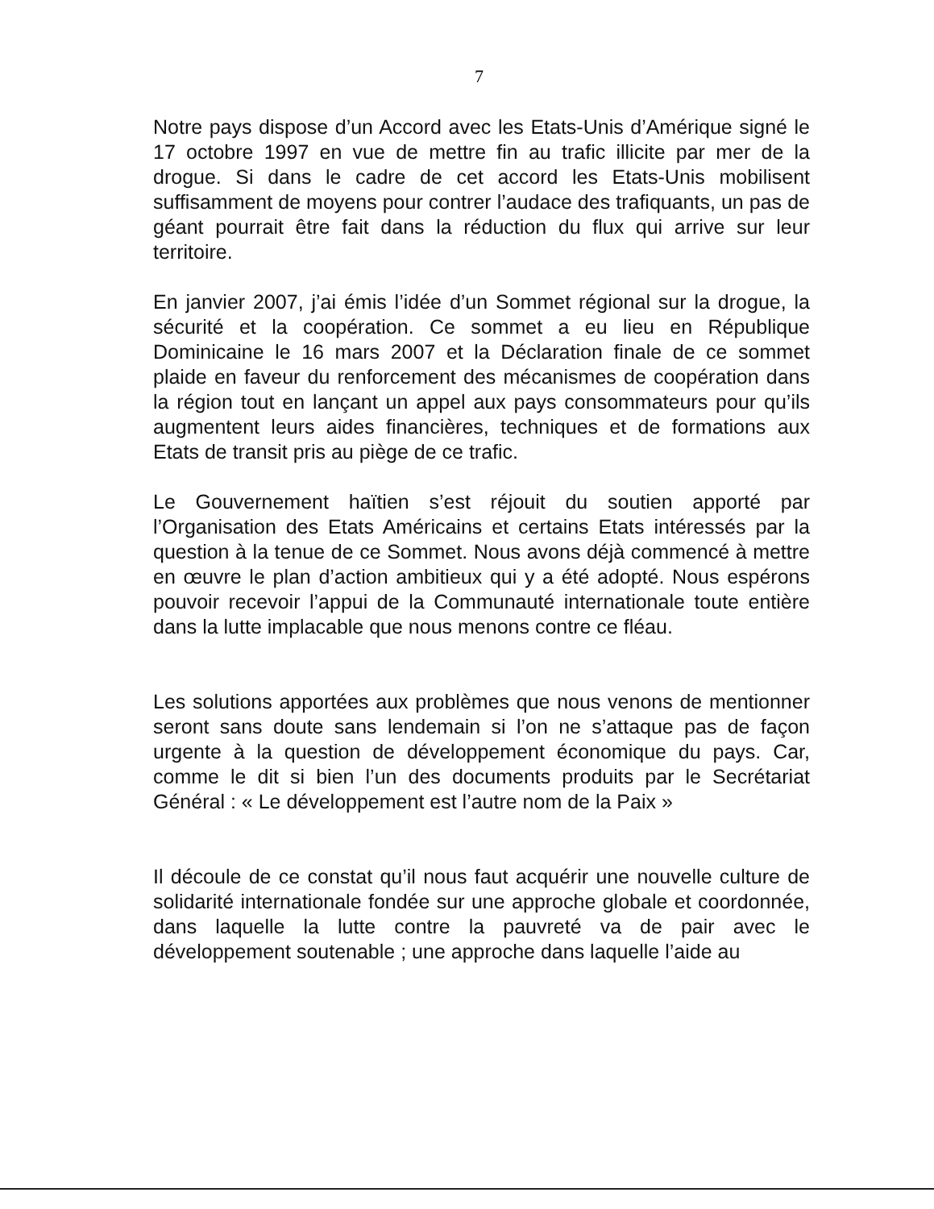7
Notre pays dispose d’un Accord avec les Etats-Unis d’Amérique signé le 17 octobre 1997 en vue de mettre fin au trafic illicite par mer de la drogue. Si dans le cadre de cet accord les Etats-Unis mobilisent suffisamment de moyens pour contrer l’audace des trafiquants, un pas de géant pourrait être fait dans la réduction du flux qui arrive sur leur territoire.
En janvier 2007, j’ai émis l’idée d’un Sommet régional sur la drogue, la sécurité et la coopération. Ce sommet a eu lieu en République Dominicaine le 16 mars 2007 et la Déclaration finale de ce sommet plaide en faveur du renforcement des mécanismes de coopération dans la région tout en lançant un appel aux pays consommateurs pour qu’ils augmentent leurs aides financières, techniques et de formations aux Etats de transit pris au piège de ce trafic.
Le Gouvernement haïtien s’est réjouit du soutien apporté par l’Organisation des Etats Américains et certains Etats intéressés par la question à la tenue de ce Sommet. Nous avons déjà commencé à mettre en œuvre le plan d’action ambitieux qui y a été adopté. Nous espérons pouvoir recevoir l’appui de la Communauté internationale toute entière dans la lutte implacable que nous menons contre ce fléau.
Les solutions apportées aux problèmes que nous venons de mentionner seront sans doute sans lendemain si l’on ne s’attaque pas de façon urgente à la question de développement économique du pays. Car, comme le dit si bien l’un des documents produits par le Secrétariat Général : « Le développement est l’autre nom de la Paix »
Il découle de ce constat qu’il nous faut acquérir une nouvelle culture de solidarité internationale fondée sur une approche globale et coordonnée, dans laquelle la lutte contre la pauvreté va de pair avec le développement soutenable ; une approche dans laquelle l’aide au